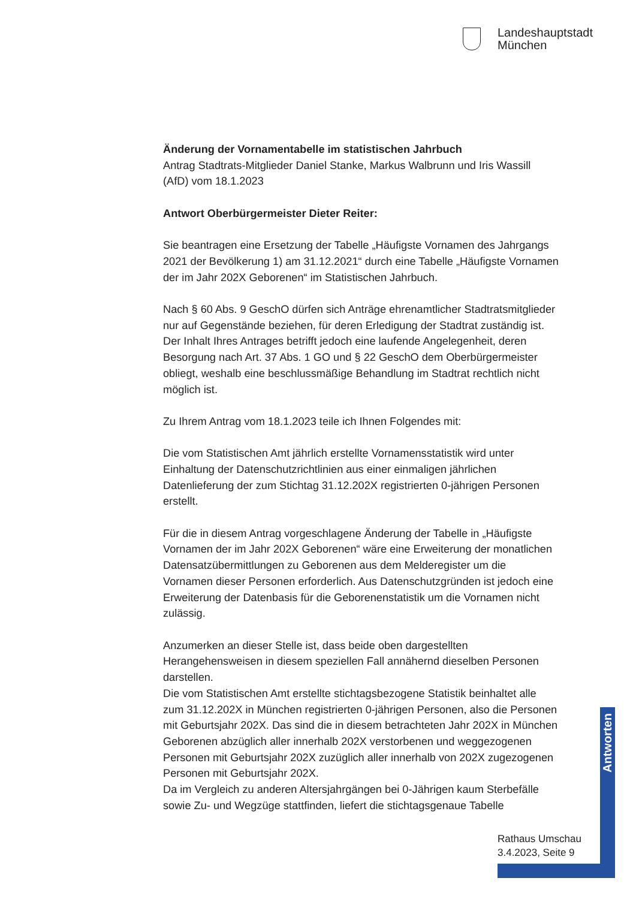Landeshauptstadt
München
Änderung der Vornamentabelle im statistischen Jahrbuch
Antrag Stadtrats-Mitglieder Daniel Stanke, Markus Walbrunn und Iris Wassill (AfD) vom 18.1.2023
Antwort Oberbürgermeister Dieter Reiter:
Sie beantragen eine Ersetzung der Tabelle „Häufigste Vornamen des Jahrgangs 2021 der Bevölkerung 1) am 31.12.2021“ durch eine Tabelle „Häufigste Vornamen der im Jahr 202X Geborenen“ im Statistischen Jahrbuch.
Nach § 60 Abs. 9 GeschO dürfen sich Anträge ehrenamtlicher Stadtratsmitglieder nur auf Gegenstände beziehen, für deren Erledigung der Stadtrat zuständig ist. Der Inhalt Ihres Antrages betrifft jedoch eine laufende Angelegenheit, deren Besorgung nach Art. 37 Abs. 1 GO und § 22 GeschO dem Oberbürgermeister obliegt, weshalb eine beschlussmäßige Behandlung im Stadtrat rechtlich nicht möglich ist.
Zu Ihrem Antrag vom 18.1.2023 teile ich Ihnen Folgendes mit:
Die vom Statistischen Amt jährlich erstellte Vornamensstatistik wird unter Einhaltung der Datenschutzrichtlinien aus einer einmaligen jährlichen Datenlieferung der zum Stichtag 31.12.202X registrierten 0-jährigen Personen erstellt.
Für die in diesem Antrag vorgeschlagene Änderung der Tabelle in „Häufigste Vornamen der im Jahr 202X Geborenen“ wäre eine Erweiterung der monatlichen Datensatzübermittlungen zu Geborenen aus dem Melderegister um die Vornamen dieser Personen erforderlich. Aus Datenschutzgründen ist jedoch eine Erweiterung der Datenbasis für die Geborenenstatistik um die Vornamen nicht zulässig.
Anzumerken an dieser Stelle ist, dass beide oben dargestellten Herangehensweisen in diesem speziellen Fall annähernd dieselben Personen darstellen.
Die vom Statistischen Amt erstellte stichtagsbezogene Statistik beinhaltet alle zum 31.12.202X in München registrierten 0-jährigen Personen, also die Personen mit Geburtsjahr 202X. Das sind die in diesem betrachteten Jahr 202X in München Geborenen abzüglich aller innerhalb 202X verstorbenen und weggezogenen Personen mit Geburtsjahr 202X zuzüglich aller innerhalb von 202X zugezogenen Personen mit Geburtsjahr 202X.
Da im Vergleich zu anderen Altersjahrgängen bei 0-Jährigen kaum Sterbefälle sowie Zu- und Wegzüge stattfinden, liefert die stichtagsgenaue Tabelle
Antworten
Rathaus Umschau
3.4.2023, Seite 9